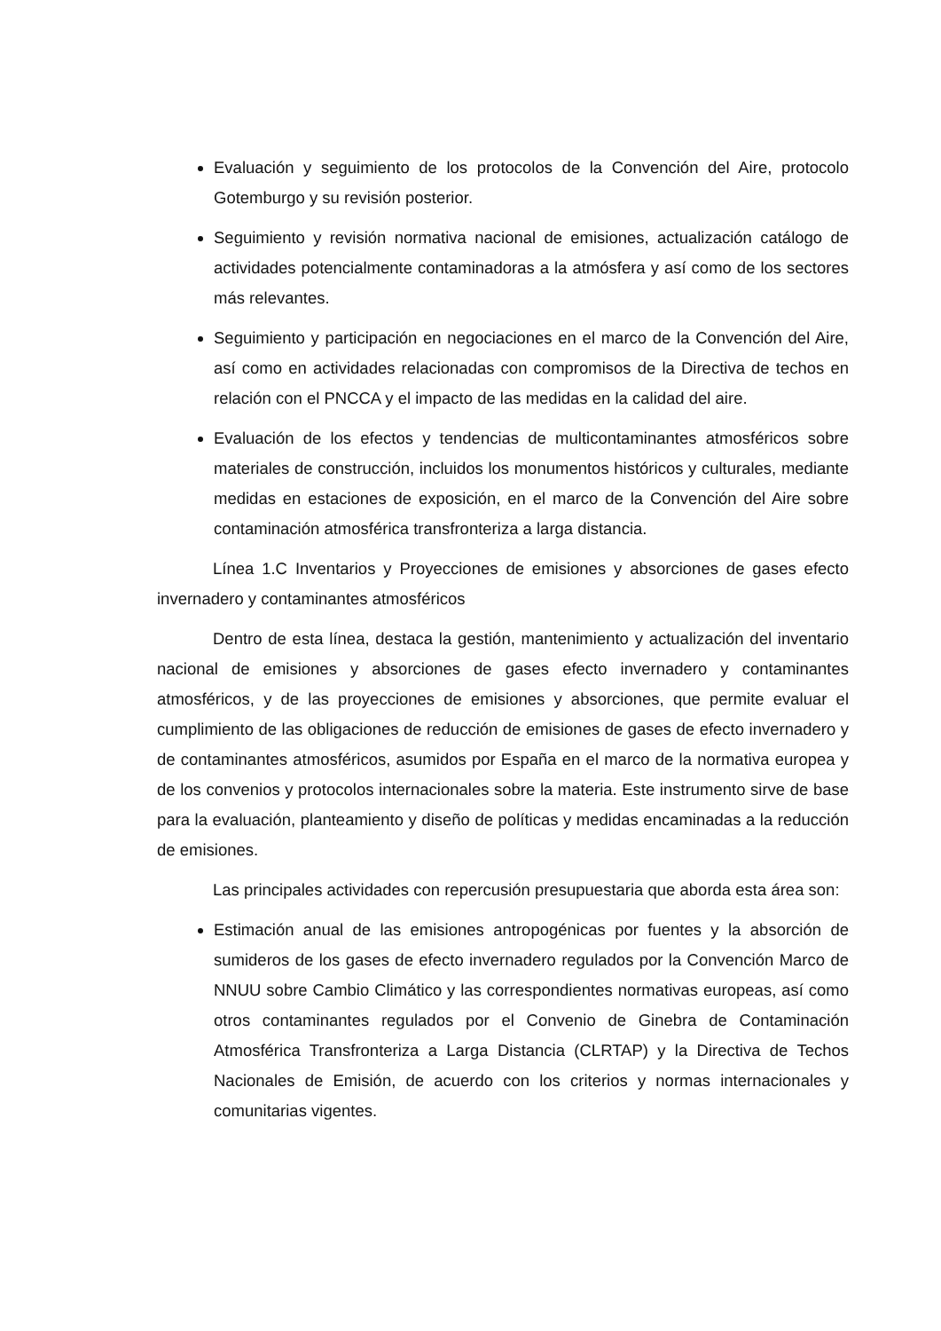Evaluación y seguimiento de los protocolos de la Convención del Aire, protocolo Gotemburgo y su revisión posterior.
Seguimiento y revisión normativa nacional de emisiones, actualización catálogo de actividades potencialmente contaminadoras a la atmósfera y así como de los sectores más relevantes.
Seguimiento y participación en negociaciones en el marco de la Convención del Aire, así como en actividades relacionadas con compromisos de la Directiva de techos en relación con el PNCCA y el impacto de las medidas en la calidad del aire.
Evaluación de los efectos y tendencias de multicontaminantes atmosféricos sobre materiales de construcción, incluidos los monumentos históricos y culturales, mediante medidas en estaciones de exposición, en el marco de la Convención del Aire sobre contaminación atmosférica transfronteriza a larga distancia.
Línea 1.C Inventarios y Proyecciones de emisiones y absorciones de gases efecto invernadero y contaminantes atmosféricos
Dentro de esta línea, destaca la gestión, mantenimiento y actualización del inventario nacional de emisiones y absorciones de gases efecto invernadero y contaminantes atmosféricos, y de las proyecciones de emisiones y absorciones, que permite evaluar el cumplimiento de las obligaciones de reducción de emisiones de gases de efecto invernadero y de contaminantes atmosféricos, asumidos por España en el marco de la normativa europea y de los convenios y protocolos internacionales sobre la materia. Este instrumento sirve de base para la evaluación, planteamiento y diseño de políticas y medidas encaminadas a la reducción de emisiones.
Las principales actividades con repercusión presupuestaria que aborda esta área son:
Estimación anual de las emisiones antropogénicas por fuentes y la absorción de sumideros de los gases de efecto invernadero regulados por la Convención Marco de NNUU sobre Cambio Climático y las correspondientes normativas europeas, así como otros contaminantes regulados por el Convenio de Ginebra de Contaminación Atmosférica Transfronteriza a Larga Distancia (CLRTAP) y la Directiva de Techos Nacionales de Emisión, de acuerdo con los criterios y normas internacionales y comunitarias vigentes.